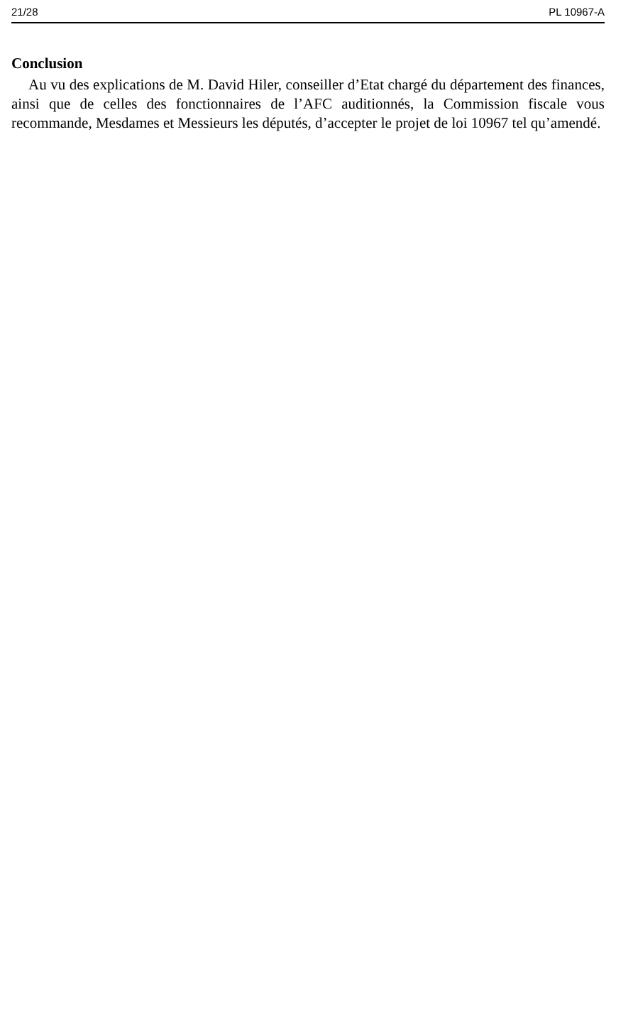21/28 PL 10967-A
Conclusion
Au vu des explications de M. David Hiler, conseiller d’Etat chargé du département des finances, ainsi que de celles des fonctionnaires de l’AFC auditionnés, la Commission fiscale vous recommande, Mesdames et Messieurs les députés, d’accepter le projet de loi 10967 tel qu’amendé.